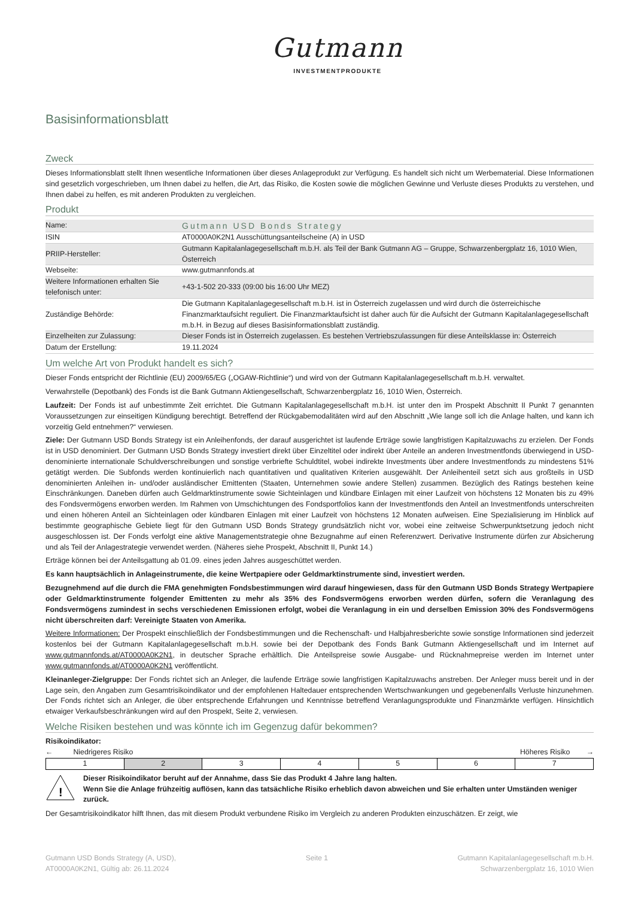Gutmann
INVESTMENTPRODUKTE
Basisinformationsblatt
Zweck
Dieses Informationsblatt stellt Ihnen wesentliche Informationen über dieses Anlageprodukt zur Verfügung. Es handelt sich nicht um Werbematerial. Diese Informationen sind gesetzlich vorgeschrieben, um Ihnen dabei zu helfen, die Art, das Risiko, die Kosten sowie die möglichen Gewinne und Verluste dieses Produkts zu verstehen, und Ihnen dabei zu helfen, es mit anderen Produkten zu vergleichen.
Produkt
| Name: | Gutmann USD Bonds Strategy |
| ISIN | AT0000A0K2N1 Ausschüttungsanteilscheine (A) in USD |
| PRIIP-Hersteller: | Gutmann Kapitalanlagegesellschaft m.b.H. als Teil der Bank Gutmann AG – Gruppe, Schwarzenbergplatz 16, 1010 Wien, Österreich |
| Webseite: | www.gutmannfonds.at |
| Weitere Informationen erhalten Sie telefonisch unter: | +43-1-502 20-333 (09:00 bis 16:00 Uhr MEZ) |
| Zuständige Behörde: | Die Gutmann Kapitalanlagegesellschaft m.b.H. ist in Österreich zugelassen und wird durch die österreichische Finanzmarktaufsicht reguliert. Die Finanzmarktaufsicht ist daher auch für die Aufsicht der Gutmann Kapitalanlagegesellschaft m.b.H. in Bezug auf dieses Basisinformationsblatt zuständig. |
| Einzelheiten zur Zulassung: | Dieser Fonds ist in Österreich zugelassen. Es bestehen Vertriebszulassungen für diese Anteilsklasse in: Österreich |
| Datum der Erstellung: | 19.11.2024 |
Um welche Art von Produkt handelt es sich?
Dieser Fonds entspricht der Richtlinie (EU) 2009/65/EG („OGAW-Richtlinie“) und wird von der Gutmann Kapitalanlagegesellschaft m.b.H. verwaltet.
Verwahrstelle (Depotbank) des Fonds ist die Bank Gutmann Aktiengesellschaft, Schwarzenbergplatz 16, 1010 Wien, Österreich.
Laufzeit: Der Fonds ist auf unbestimmte Zeit errichtet. Die Gutmann Kapitalanlagegesellschaft m.b.H. ist unter den im Prospekt Abschnitt II Punkt 7 genannten Voraussetzungen zur einseitigen Kündigung berechtigt. Betreffend der Rückgabemodalitäten wird auf den Abschnitt „Wie lange soll ich die Anlage halten, und kann ich vorzeitig Geld entnehmen?“ verwiesen.
Ziele: Der Gutmann USD Bonds Strategy ist ein Anleihenfonds, der darauf ausgerichtet ist laufende Erträge sowie langfristigen Kapitalzuwachs zu erzielen. Der Fonds ist in USD denominiert. Der Gutmann USD Bonds Strategy investiert direkt über Einzeltitel oder indirekt über Anteile an anderen Investmentfonds überwiegend in USD-denominierte internationale Schuldverschreibungen und sonstige verbriefte Schuldtitel, wobei indirekte Investments über andere Investmentfonds zu mindestens 51% getätigt werden. Die Subfonds werden kontinuierlich nach quantitativen und qualitativen Kriterien ausgewählt. Der Anleihenteil setzt sich aus großteils in USD denominierten Anleihen in- und/oder ausländischer Emittenten (Staaten, Unternehmen sowie andere Stellen) zusammen. Bezüglich des Ratings bestehen keine Einschränkungen. Daneben dürfen auch Geldmarktinstrumente sowie Sichteinlagen und kündbare Einlagen mit einer Laufzeit von höchstens 12 Monaten bis zu 49% des Fondsvermögens erworben werden. Im Rahmen von Umschichtungen des Fondsportfolios kann der Investmentfonds den Anteil an Investmentfonds unterschreiten und einen höheren Anteil an Sichteinlagen oder kündbaren Einlagen mit einer Laufzeit von höchstens 12 Monaten aufweisen. Eine Spezialisierung im Hinblick auf bestimmte geographische Gebiete liegt für den Gutmann USD Bonds Strategy grundsätzlich nicht vor, wobei eine zeitweise Schwerpunktsetzung jedoch nicht ausgeschlossen ist. Der Fonds verfolgt eine aktive Managementstrategie ohne Bezugnahme auf einen Referenzwert. Derivative Instrumente dürfen zur Absicherung und als Teil der Anlagestrategie verwendet werden. (Näheres siehe Prospekt, Abschnitt II, Punkt 14.)
Erträge können bei der Anteilsgattung ab 01.09. eines jeden Jahres ausgeschüttet werden.
Es kann hauptsächlich in Anlageinstrumente, die keine Wertpapiere oder Geldmarktinstrumente sind, investiert werden.
Bezugnehmend auf die durch die FMA genehmigten Fondsbestimmungen wird darauf hingewiesen, dass für den Gutmann USD Bonds Strategy Wertpapiere oder Geldmarktinstrumente folgender Emittenten zu mehr als 35% des Fondsvermögens erworben werden dürfen, sofern die Veranlagung des Fondsvermögens zumindest in sechs verschiedenen Emissionen erfolgt, wobei die Veranlagung in ein und derselben Emission 30% des Fondsvermögens nicht überschreiten darf: Vereinigte Staaten von Amerika.
Weitere Informationen: Der Prospekt einschließlich der Fondsbestimmungen und die Rechenschaft- und Halbjahresberichte sowie sonstige Informationen sind jederzeit kostenlos bei der Gutmann Kapitalanlagegesellschaft m.b.H. sowie bei der Depotbank des Fonds Bank Gutmann Aktiengesellschaft und im Internet auf www.gutmannfonds.at/AT0000A0K2N1, in deutscher Sprache erhältlich. Die Anteilspreise sowie Ausgabe- und Rücknahmepreise werden im Internet unter www.gutmannfonds.at/AT0000A0K2N1 veröffentlicht.
Kleinanleger-Zielgruppe: Der Fonds richtet sich an Anleger, die laufende Erträge sowie langfristigen Kapitalzuwachs anstreben. Der Anleger muss bereit und in der Lage sein, den Angaben zum Gesamtrisikoindikator und der empfohlenen Haltedauer entsprechenden Wertschwankungen und gegebenenfalls Verluste hinzunehmen. Der Fonds richtet sich an Anleger, die über entsprechende Erfahrungen und Kenntnisse betreffend Veranlagungsprodukte und Finanzmärkte verfügen. Hinsichtlich etwaiger Verkaufsbeschränkungen wird auf den Prospekt, Seite 2, verwiesen.
Welche Risiken bestehen und was könnte ich im Gegenzug dafür bekommen?
Risikoindikator:
← Niedrigeres Risiko Höheres Risiko →
| 1 | 2 | 3 | 4 | 5 | 6 | 7 |
!
Dieser Risikoindikator beruht auf der Annahme, dass Sie das Produkt 4 Jahre lang halten.
Wenn Sie die Anlage frühzeitig auflösen, kann das tatsächliche Risiko erheblich davon abweichen und Sie erhalten unter Umständen weniger zurück.
Der Gesamtrisikoindikator hilft Ihnen, das mit diesem Produkt verbundene Risiko im Vergleich zu anderen Produkten einzuschätzen. Er zeigt, wie
Gutmann USD Bonds Strategy (A, USD),
AT0000A0K2N1, Gültig ab: 26.11.2024
Seite 1 Gutmann Kapitalanlagegesellschaft m.b.H.
Schwarzenbergplatz 16, 1010 Wien